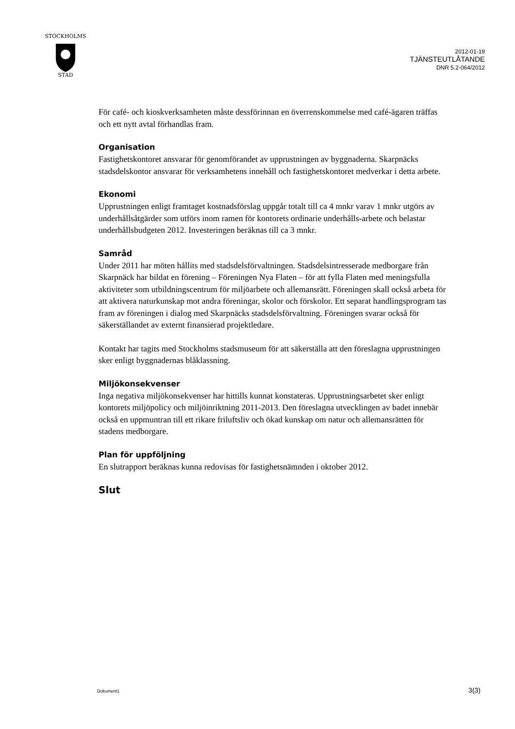STOCKHOLMS
STAD
2012-01-19
TJÄNSTEUTLÅTANDE
DNR 5.2-064/2012
För café- och kioskverksamheten måste dessförinnan en överrenskommelse med café-ägaren träffas och ett nytt avtal förhandlas fram.
Organisation
Fastighetskontoret ansvarar för genomförandet av upprustningen av byggnaderna. Skarpnäcks stadsdelskontor ansvarar för verksamhetens innehåll och fastighetskontoret medverkar i detta arbete.
Ekonomi
Upprustningen enligt framtaget kostnadsförslag uppgår totalt till ca 4 mnkr varav 1 mnkr utgörs av underhållsåtgärder som utförs inom ramen för kontorets ordinarie underhålls-arbete och belastar underhållsbudgeten 2012. Investeringen beräknas till ca 3 mnkr.
Samråd
Under 2011 har möten hållits med stadsdelsförvaltningen. Stadsdelsintresserade medborgare från Skarpnäck har bildat en förening – Föreningen Nya Flaten – för att fylla Flaten med meningsfulla aktiviteter som utbildningscentrum för miljöarbete och allemansrätt. Föreningen skall också arbeta för att aktivera naturkunskap mot andra föreningar, skolor och förskolor. Ett separat handlingsprogram tas fram av föreningen i dialog med Skarpnäcks stadsdelsförvaltning. Föreningen svarar också för säkerställandet av externt finansierad projektledare.
Kontakt har tagits med Stockholms stadsmuseum för att säkerställa att den föreslagna upprustningen sker enligt byggnadernas blåklassning.
Miljökonsekvenser
Inga negativa miljökonsekvenser har hittills kunnat konstateras. Upprustningsarbetet sker enligt kontorets miljöpolicy och miljöinriktning 2011-2013. Den föreslagna utvecklingen av badet innebär också en uppmuntran till ett rikare friluftsliv och ökad kunskap om natur och allemansrätten för stadens medborgare.
Plan för uppföljning
En slutrapport beräknas kunna redovisas för fastighetsnämnden i oktober 2012.
Slut
Dokument1 3(3)